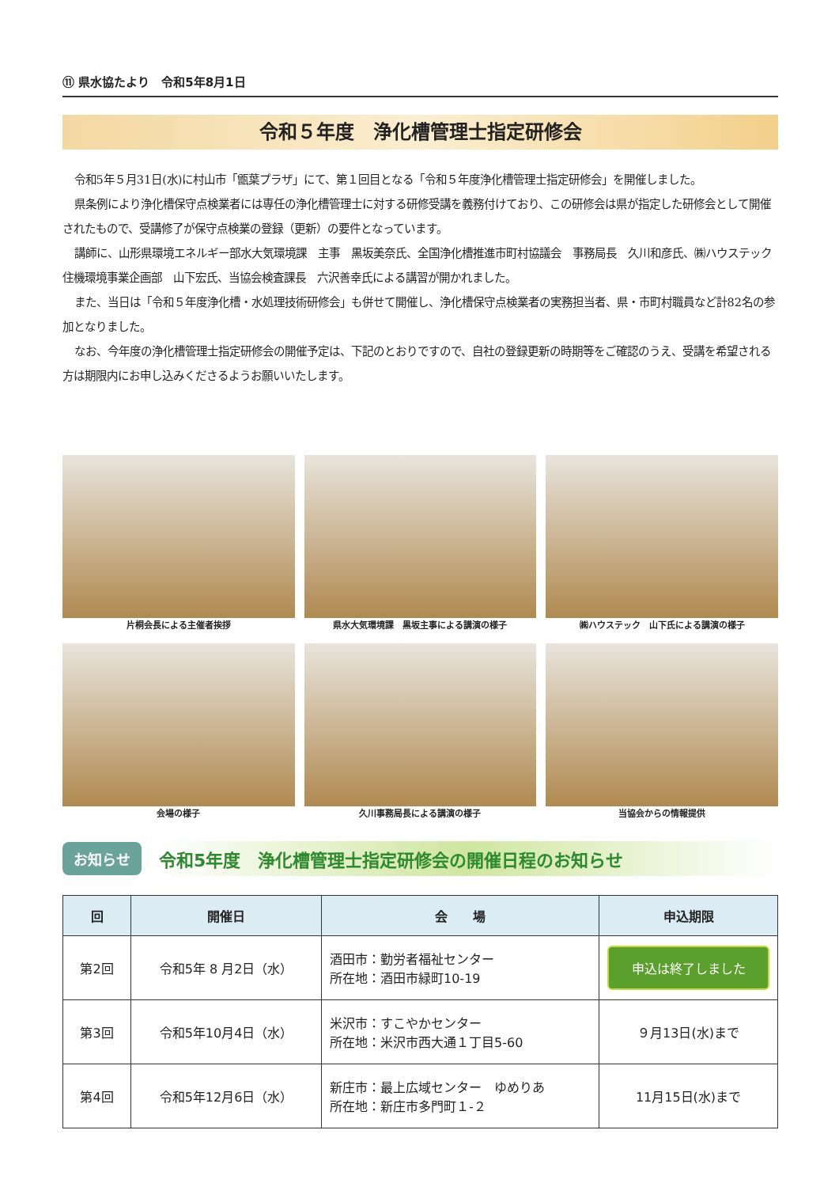⑪ 県水協たより　令和5年8月1日
令和５年度　浄化槽管理士指定研修会
令和5年５月31日(水)に村山市「甑葉プラザ」にて、第１回目となる「令和５年度浄化槽管理士指定研修会」を開催しました。
県条例により浄化槽保守点検業者には専任の浄化槽管理士に対する研修受講を義務付けており、この研修会は県が指定した研修会として開催されたもので、受講修了が保守点検業の登録（更新）の要件となっています。
講師に、山形県環境エネルギー部水大気環境課　主事　黒坂美奈氏、全国浄化槽推進市町村協議会　事務局長　久川和彦氏、㈱ハウステック　住機環境事業企画部　山下宏氏、当協会検査課長　六沢善幸氏による講習が開かれました。
また、当日は「令和５年度浄化槽・水処理技術研修会」も併せて開催し、浄化槽保守点検業者の実務担当者、県・市町村職員など計82名の参加となりました。
なお、今年度の浄化槽管理士指定研修会の開催予定は、下記のとおりですので、自社の登録更新の時期等をご確認のうえ、受講を希望される方は期限内にお申し込みくださるようお願いいたします。
片桐会長による主催者挨拶
県水大気環境課　黒坂主事による講演の様子
㈱ハウステック　山下氏による講演の様子
会場の様子
久川事務局長による講演の様子
当協会からの情報提供
お知らせ 令和5年度　浄化槽管理士指定研修会の開催日程のお知らせ
| 回 | 開催日 | 会 場 | 申込期限 |
| --- | --- | --- | --- |
| 第2回 | 令和5年 8 月2日（水） | 酒田市：勤労者福祉センター 所在地：酒田市緑町10-19 | 申込は終了しました |
| 第3回 | 令和5年10月4日（水） | 米沢市：すこやかセンター 所在地：米沢市西大通１丁目5-60 | ９月13日(水)まで |
| 第4回 | 令和5年12月6日（水） | 新庄市：最上広域センター ゆめりあ 所在地：新庄市多門町１-２ | 11月15日(水)まで |